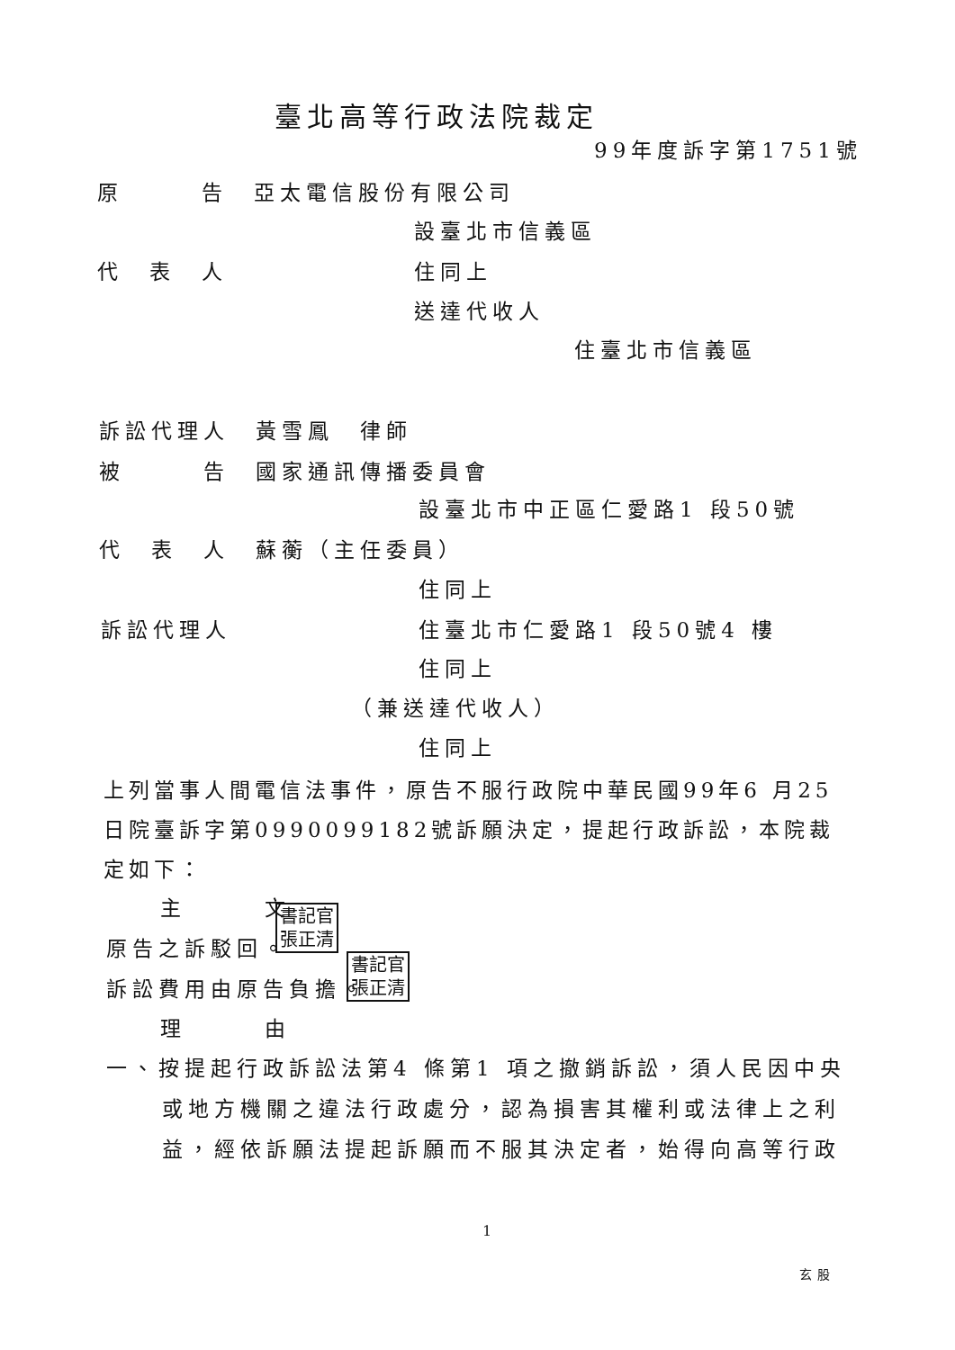臺北高等行政法院裁定
99年度訴字第1751號
原　　　告　亞太電信股份有限公司
設臺北市信義區
代　表　人 住同上
送達代收人
住臺北市信義區
訴訟代理人　黃雪鳳　律師
被　　　告　國家通訊傳播委員會
設臺北市中正區仁愛路1 段50號
代　表　人　蘇蘅（主任委員）
住同上
訴訟代理人 住臺北市仁愛路1 段50號4 樓
住同上
（兼送達代收人）
住同上
上列當事人間電信法事件，原告不服行政院中華民國99年6 月25日院臺訴字第0990099182號訴願決定，提起行政訴訟，本院裁定如下：
主　　　文
書記官
張正清
原告之訴駁回。
書記官
張正清
訴訟費用由原告負擔。
理　　　由
一、按提起行政訴訟法第4 條第1 項之撤銷訴訟，須人民因中央
或地方機關之違法行政處分，認為損害其權利或法律上之利
益，經依訴願法提起訴願而不服其決定者，始得向高等行政
1
玄股